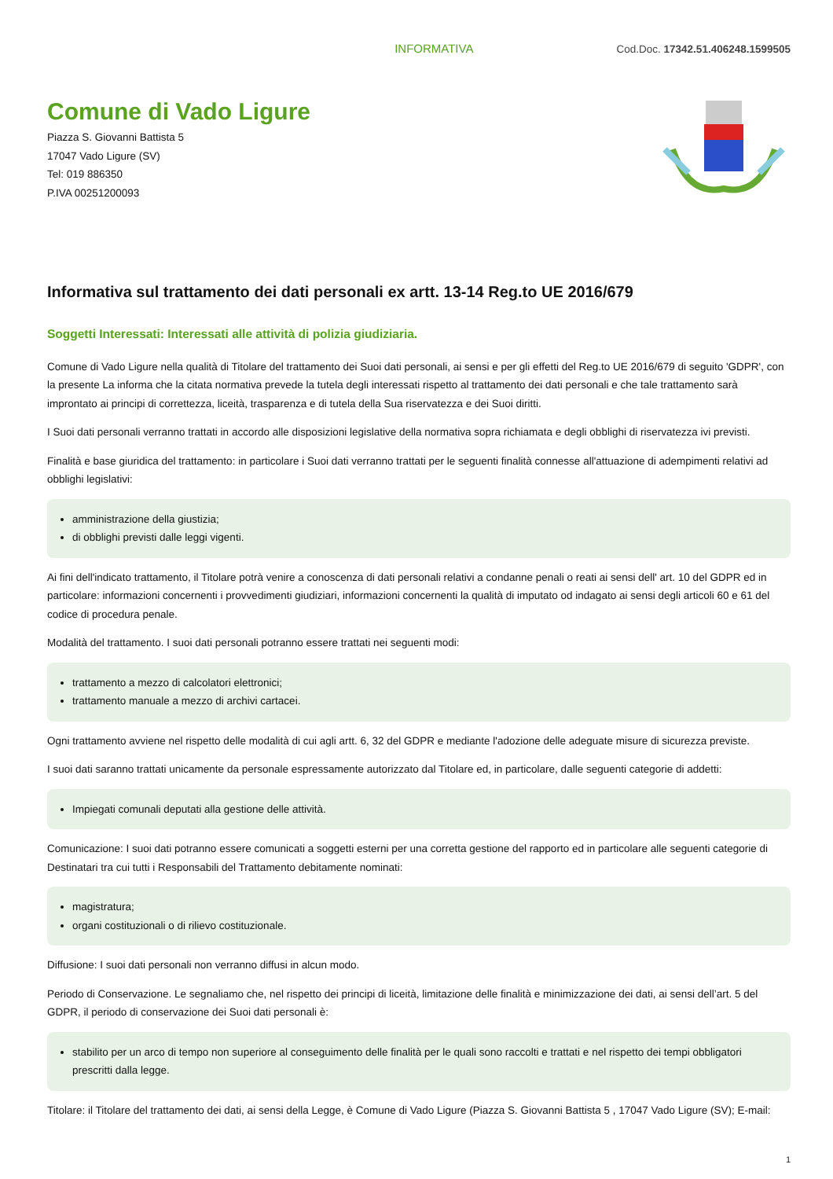INFORMATIVA Cod.Doc. 17342.51.406248.1599505
Comune di Vado Ligure
Piazza S. Giovanni Battista 5
17047 Vado Ligure (SV)
Tel: 019 886350
P.IVA 00251200093
Informativa sul trattamento dei dati personali ex artt. 13-14 Reg.to UE 2016/679
Soggetti Interessati: Interessati alle attività di polizia giudiziaria.
Comune di Vado Ligure nella qualità di Titolare del trattamento dei Suoi dati personali, ai sensi e per gli effetti del Reg.to UE 2016/679 di seguito 'GDPR', con la presente La informa che la citata normativa prevede la tutela degli interessati rispetto al trattamento dei dati personali e che tale trattamento sarà improntato ai principi di correttezza, liceità, trasparenza e di tutela della Sua riservatezza e dei Suoi diritti.
I Suoi dati personali verranno trattati in accordo alle disposizioni legislative della normativa sopra richiamata e degli obblighi di riservatezza ivi previsti.
Finalità e base giuridica del trattamento: in particolare i Suoi dati verranno trattati per le seguenti finalità connesse all'attuazione di adempimenti relativi ad obblighi legislativi:
amministrazione della giustizia;
di obblighi previsti dalle leggi vigenti.
Ai fini dell'indicato trattamento, il Titolare potrà venire a conoscenza di dati personali relativi a condanne penali o reati ai sensi dell' art. 10 del GDPR ed in particolare: informazioni concernenti i provvedimenti giudiziari, informazioni concernenti la qualità di imputato od indagato ai sensi degli articoli 60 e 61 del codice di procedura penale.
Modalità del trattamento. I suoi dati personali potranno essere trattati nei seguenti modi:
trattamento a mezzo di calcolatori elettronici;
trattamento manuale a mezzo di archivi cartacei.
Ogni trattamento avviene nel rispetto delle modalità di cui agli artt. 6, 32 del GDPR e mediante l'adozione delle adeguate misure di sicurezza previste.
I suoi dati saranno trattati unicamente da personale espressamente autorizzato dal Titolare ed, in particolare, dalle seguenti categorie di addetti:
Impiegati comunali deputati alla gestione delle attività.
Comunicazione: I suoi dati potranno essere comunicati a soggetti esterni per una corretta gestione del rapporto ed in particolare alle seguenti categorie di Destinatari tra cui tutti i Responsabili del Trattamento debitamente nominati:
magistratura;
organi costituzionali o di rilievo costituzionale.
Diffusione: I suoi dati personali non verranno diffusi in alcun modo.
Periodo di Conservazione. Le segnaliamo che, nel rispetto dei principi di liceità, limitazione delle finalità e minimizzazione dei dati, ai sensi dell’art. 5 del GDPR, il periodo di conservazione dei Suoi dati personali è:
stabilito per un arco di tempo non superiore al conseguimento delle finalità per le quali sono raccolti e trattati e nel rispetto dei tempi obbligatori prescritti dalla legge.
Titolare: il Titolare del trattamento dei dati, ai sensi della Legge, è Comune di Vado Ligure (Piazza S. Giovanni Battista 5 , 17047 Vado Ligure (SV); E-mail:
1